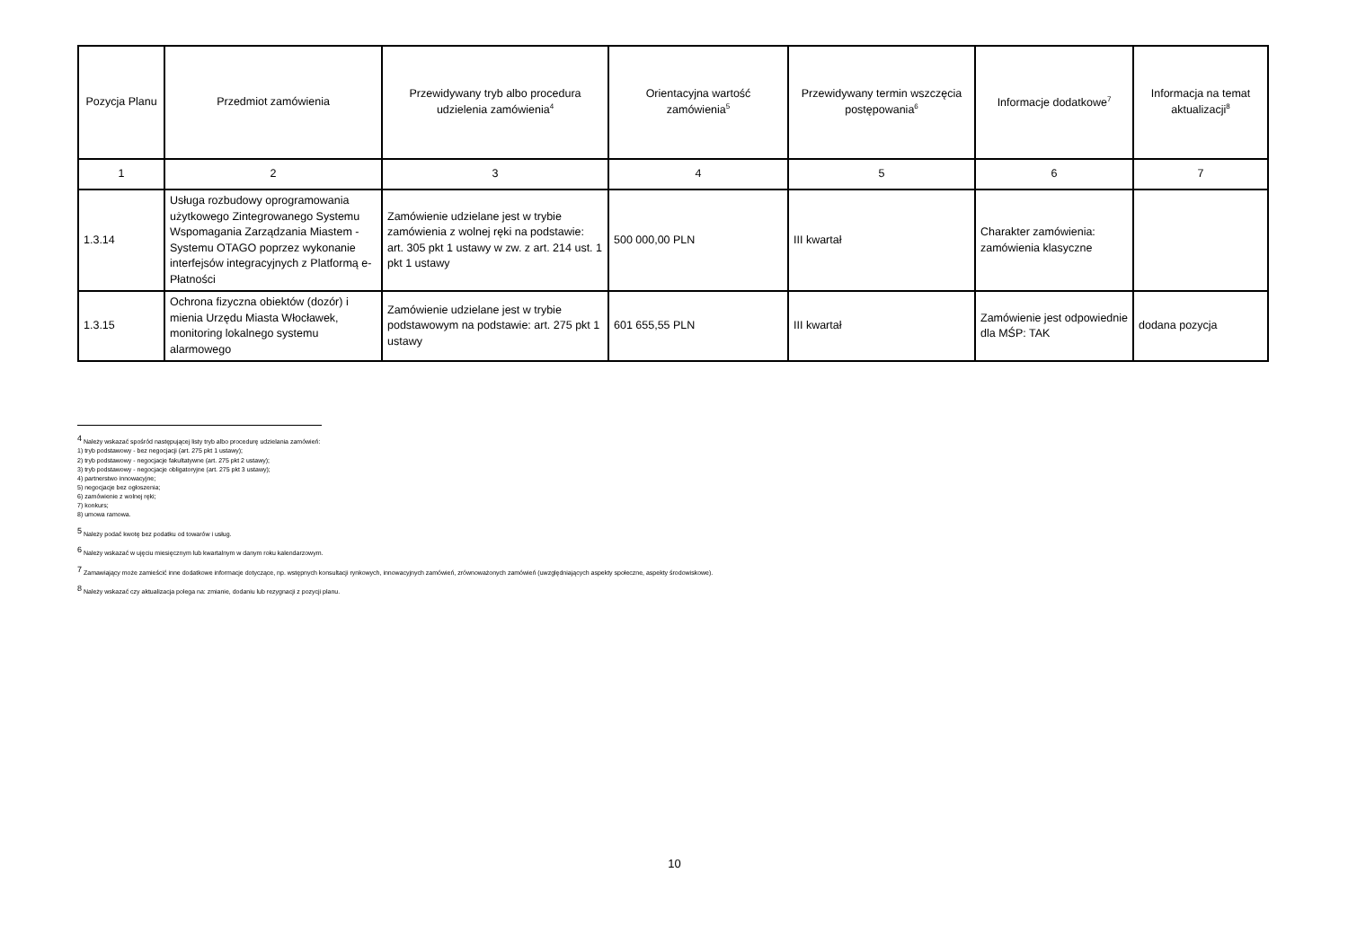| Pozycja Planu | Przedmiot zamówienia | Przewidywany tryb albo procedura udzielenia zamówienia<sup>4</sup> | Orientacyjna wartość zamówienia<sup>5</sup> | Przewidywany termin wszczęcia postępowania<sup>6</sup> | Informacje dodatkowe<sup>7</sup> | Informacja na temat aktualizacji<sup>8</sup> |
| --- | --- | --- | --- | --- | --- | --- |
| 1 | 2 | 3 | 4 | 5 | 6 | 7 |
| 1.3.14 | Usługa rozbudowy oprogramowania użytkowego Zintegrowanego Systemu Wspomagania Zarządzania Miastem - Systemu OTAGO poprzez wykonanie interfejsów integracyjnych z Platformą e-Płatności | Zamówienie udzielane jest w trybie zamówienia z wolnej ręki na podstawie: art. 305 pkt 1 ustawy w zw. z art. 214 ust. 1 pkt 1 ustawy | 500 000,00 PLN | III kwartał | Charakter zamówienia: zamówienia klasyczne | |
| 1.3.15 | Ochrona fizyczna obiektów (dozór) i mienia Urzędu Miasta Włocławek, monitoring lokalnego systemu alarmowego | Zamówienie udzielane jest w trybie podstawowym na podstawie: art. 275 pkt 1 ustawy | 601 655,55 PLN | III kwartał | Zamówienie jest odpowiednie dla MŚP: TAK | dodana pozycja |
<sup>4</sup> Należy wskazać spośród następującej listy tryb albo procedurę udzielania zamówień:
1) tryb podstawowy - bez negocjacji (art. 275 pkt 1 ustawy);
2) tryb podstawowy - negocjacje fakultatywne (art. 275 pkt 2 ustawy);
3) tryb podstawowy - negocjacje obligatoryjne (art. 275 pkt 3 ustawy);
4) partnerstwo innowacyjne;
5) negocjacje bez ogłoszenia;
6) zamówienie z wolnej ręki;
7) konkurs;
8) umowa ramowa.
<sup>5</sup> Należy podać kwotę bez podatku od towarów i usług.
<sup>6</sup> Należy wskazać w ujęciu miesięcznym lub kwartalnym w danym roku kalendarzowym.
<sup>7</sup> Zamawiający może zamieścić inne dodatkowe informacje dotyczące, np. wstępnych konsultacji rynkowych, innowacyjnych zamówień, zrównoważonych zamówień (uwzględniających aspekty społeczne, aspekty środowiskowe).
<sup>8</sup> Należy wskazać czy aktualizacja polega na: zmianie, dodaniu lub rezygnacji z pozycji planu.
10